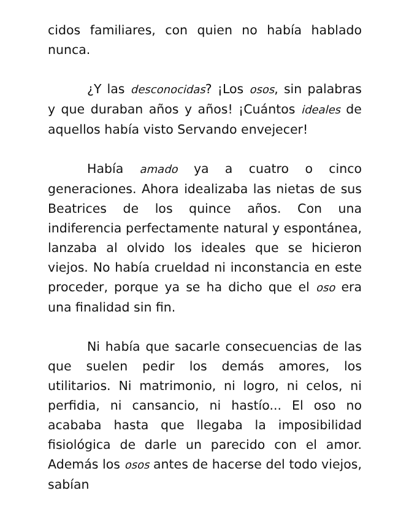cidos familiares, con quien no había hablado nunca.
¿Y las desconocidas? ¡Los osos, sin palabras y que duraban años y años! ¡Cuántos ideales de aquellos había visto Servando envejecer!
Había amado ya a cuatro o cinco generaciones. Ahora idealizaba las nietas de sus Beatrices de los quince años. Con una indiferencia perfectamente natural y espontánea, lanzaba al olvido los ideales que se hicieron viejos. No había crueldad ni inconstancia en este proceder, porque ya se ha dicho que el oso era una finalidad sin fin.
Ni había que sacarle consecuencias de las que suelen pedir los demás amores, los utilitarios. Ni matrimonio, ni logro, ni celos, ni perfidia, ni cansancio, ni hastío... El oso no acababa hasta que llegaba la imposibilidad fisiológica de darle un parecido con el amor. Además los osos antes de hacerse del todo viejos, sabían